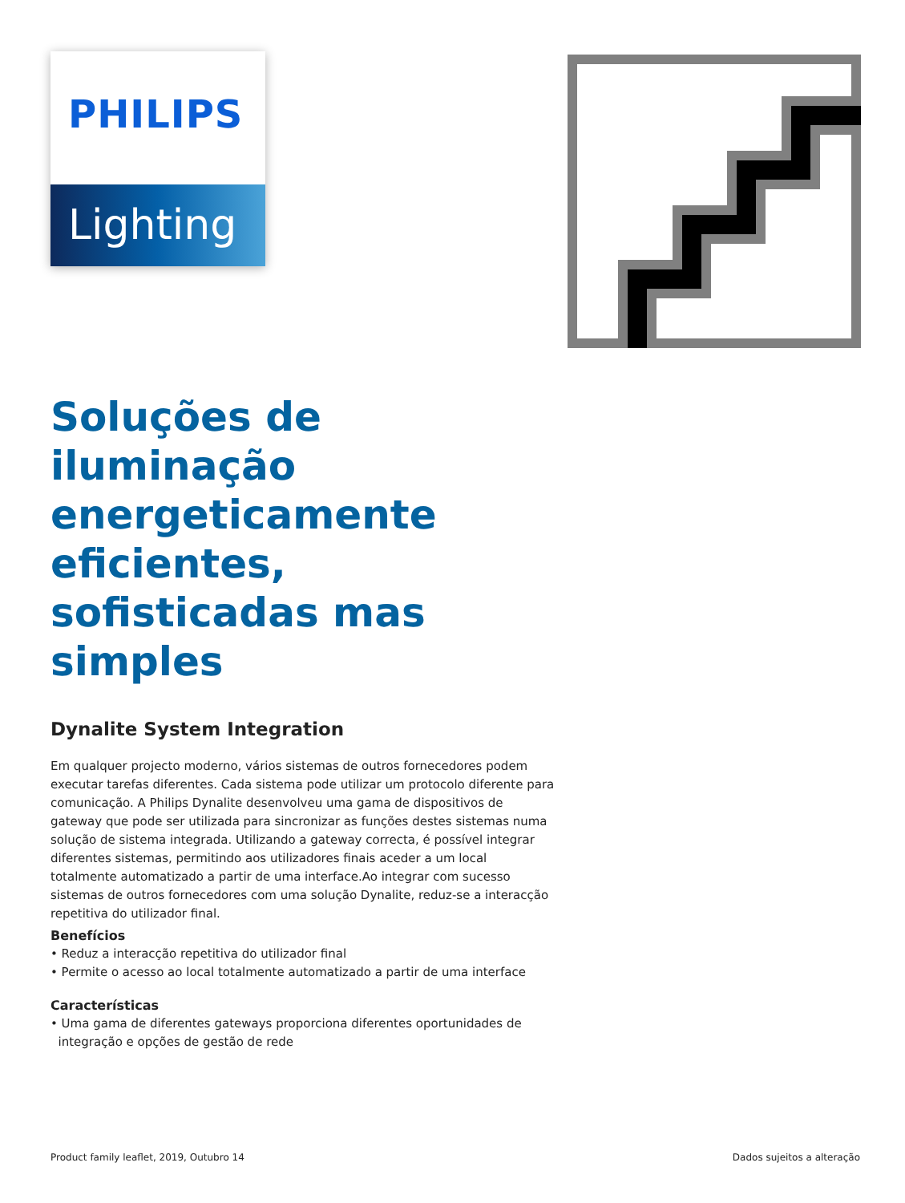PHILIPS
Lighting
Soluções de iluminação energeticamente eficientes, sofisticadas mas simples
Dynalite System Integration
Em qualquer projecto moderno, vários sistemas de outros fornecedores podem executar tarefas diferentes. Cada sistema pode utilizar um protocolo diferente para comunicação. A Philips Dynalite desenvolveu uma gama de dispositivos de gateway que pode ser utilizada para sincronizar as funções destes sistemas numa solução de sistema integrada. Utilizando a gateway correcta, é possível integrar diferentes sistemas, permitindo aos utilizadores finais aceder a um local totalmente automatizado a partir de uma interface.Ao integrar com sucesso sistemas de outros fornecedores com uma solução Dynalite, reduz-se a interacção repetitiva do utilizador final.
Benefícios
• Reduz a interacção repetitiva do utilizador final
• Permite o acesso ao local totalmente automatizado a partir de uma interface
Características
• Uma gama de diferentes gateways proporciona diferentes oportunidades de
integração e opções de gestão de rede
Product family leaflet, 2019, Outubro 14 Dados sujeitos a alteração